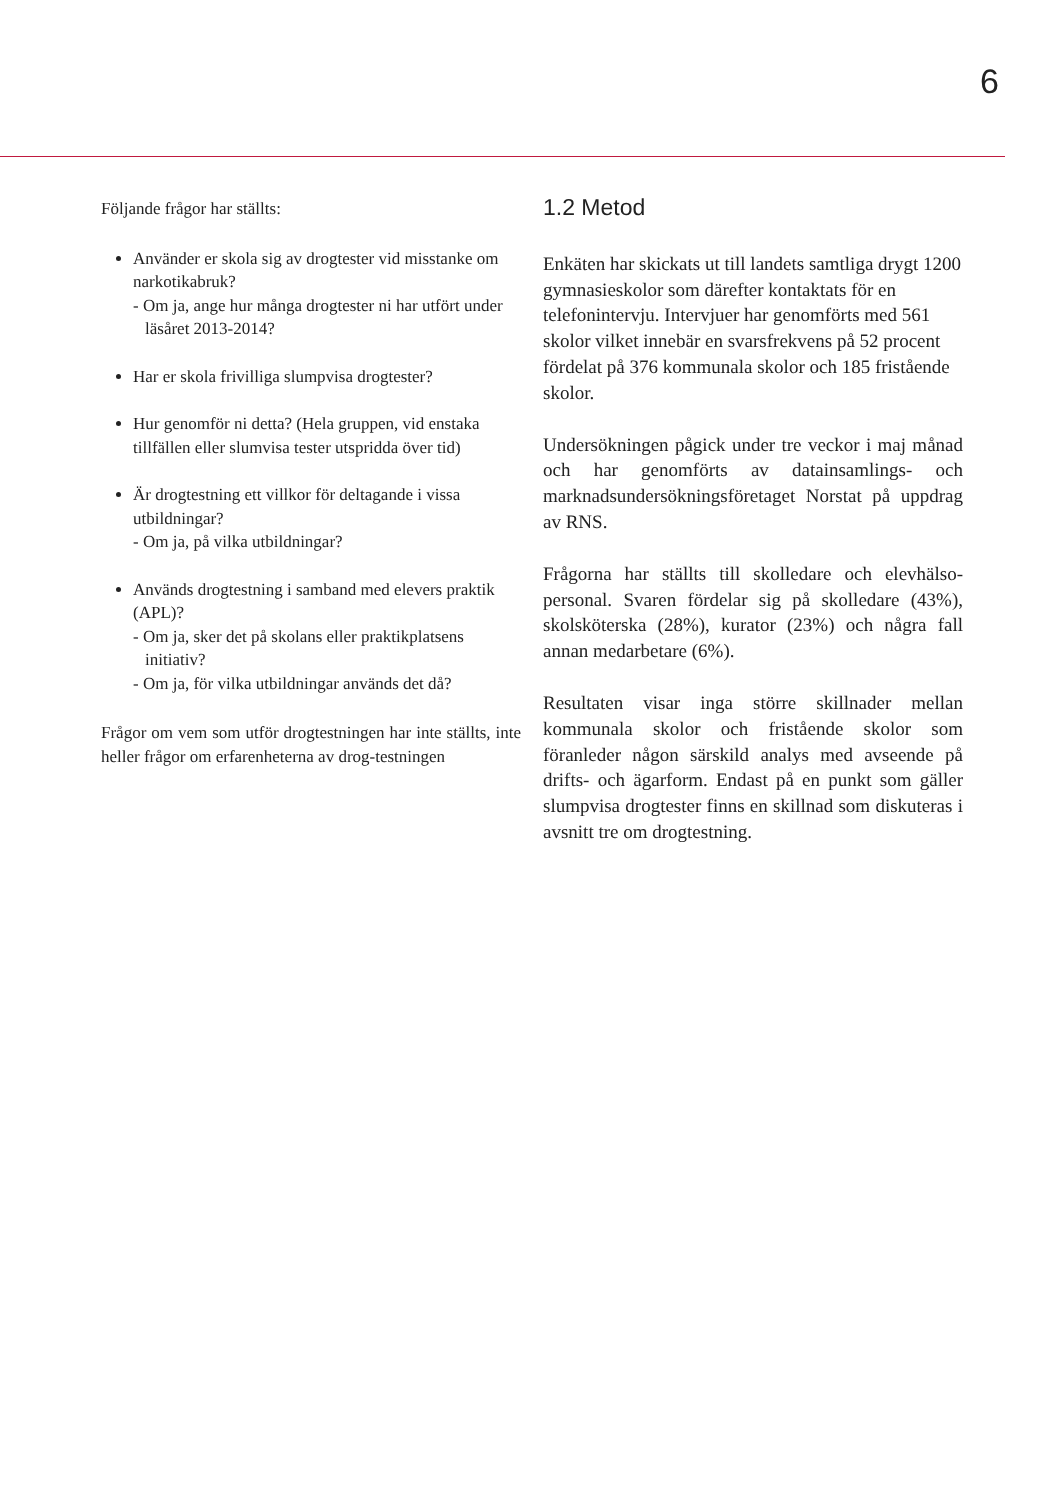6
Följande frågor har ställts:
Använder er skola sig av drogtester vid misstanke om narkotikabruk?
- Om ja, ange hur många drogtester ni har utfört under läsåret 2013-2014?
Har er skola frivilliga slumpvisa drogtester?
Hur genomför ni detta? (Hela gruppen, vid enstaka tillfällen eller slumvisa tester utspridda över tid)
Är drogtestning ett villkor för deltagande i vissa utbildningar?
- Om ja, på vilka utbildningar?
Används drogtestning i samband med elevers praktik (APL)?
- Om ja, sker det på skolans eller praktikplatsens initiativ?
- Om ja, för vilka utbildningar används det då?
Frågor om vem som utför drogtestningen har inte ställts, inte heller frågor om erfarenheterna av drog-testningen
1.2 Metod
Enkäten har skickats ut till landets samtliga drygt 1200 gymnasieskolor som därefter kontaktats för en telefonintervju. Intervjuer har genomförts med 561 skolor vilket innebär en svarsfrekvens på 52 procent fördelat på 376 kommunala skolor och 185 fristående skolor.
Undersökningen pågick under tre veckor i maj månad och har genomförts av datainsamlings- och marknadsundersökningsföretaget Norstat på uppdrag av RNS.
Frågorna har ställts till skolledare och elevhälso-personal. Svaren fördelar sig på skolledare (43%), skolsköterska (28%), kurator (23%) och några fall annan medarbetare (6%).
Resultaten visar inga större skillnader mellan kommunala skolor och fristående skolor som föranleder någon särskild analys med avseende på drifts- och ägarform. Endast på en punkt som gäller slumpvisa drogtester finns en skillnad som diskuteras i avsnitt tre om drogtestning.